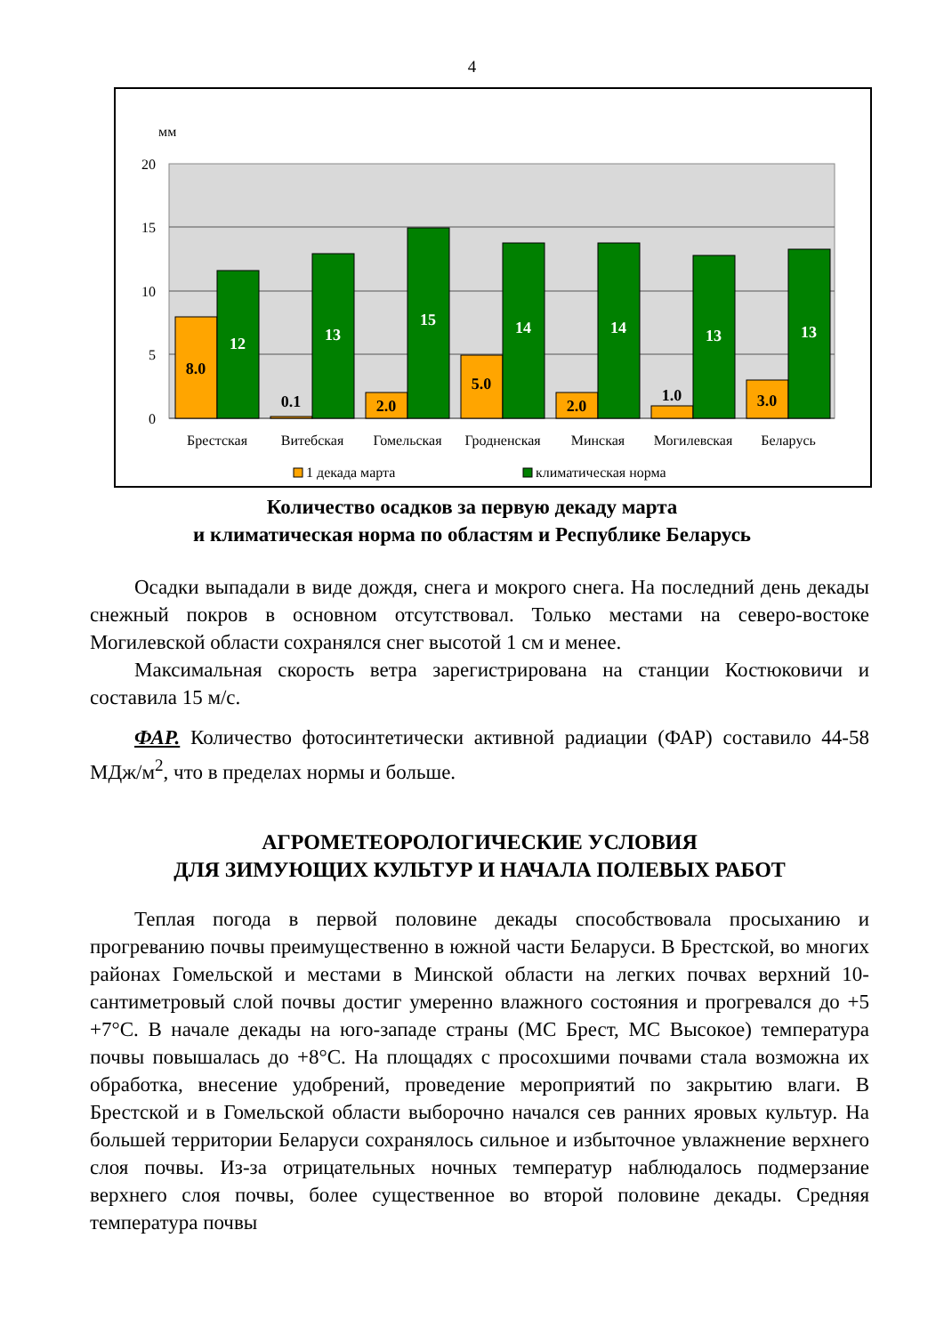4
мм
20
15
10
5
0
8.0
12
0.1
13
2.0
15
5.0
14
2.0
14
1.0
13
3.0
13
Брестская
Витебская
Гомельская
Гродненская
Минская
Могилевская
Беларусь
1 декада марта
климатическая норма
Количество осадков за первую декаду марта
и климатическая норма по областям и Республике Беларусь
Осадки выпадали в виде дождя, снега и мокрого снега. На последний день декады снежный покров в основном отсутствовал. Только местами на северо-востоке Могилевской области сохранялся снег высотой 1 см и менее.
Максимальная скорость ветра зарегистрирована на станции Костюковичи и составила 15 м/с.
ФАР. Количество фотосинтетически активной радиации (ФАР) составило 44-58 МДж/м<sup>2</sup>, что в пределах нормы и больше.
АГРОМЕТЕОРОЛОГИЧЕСКИЕ УСЛОВИЯ
ДЛЯ ЗИМУЮЩИХ КУЛЬТУР И НАЧАЛА ПОЛЕВЫХ РАБОТ
Теплая погода в первой половине декады способствовала просыханию и прогреванию почвы преимущественно в южной части Беларуси. В Брестской, во многих районах Гомельской и местами в Минской области на легких почвах верхний 10-сантиметровый слой почвы достиг умеренно влажного состояния и прогревался до +5 +7°С. В начале декады на юго-западе страны (МС Брест, МС Высокое) температура почвы повышалась до +8°С. На площадях с просохшими почвами стала возможна их обработка, внесение удобрений, проведение мероприятий по закрытию влаги. В Брестской и в Гомельской области выборочно начался сев ранних яровых культур. На большей территории Беларуси сохранялось сильное и избыточное увлажнение верхнего слоя почвы. Из-за отрицательных ночных температур наблюдалось подмерзание верхнего слоя почвы, более существенное во второй половине декады. Средняя температура почвы